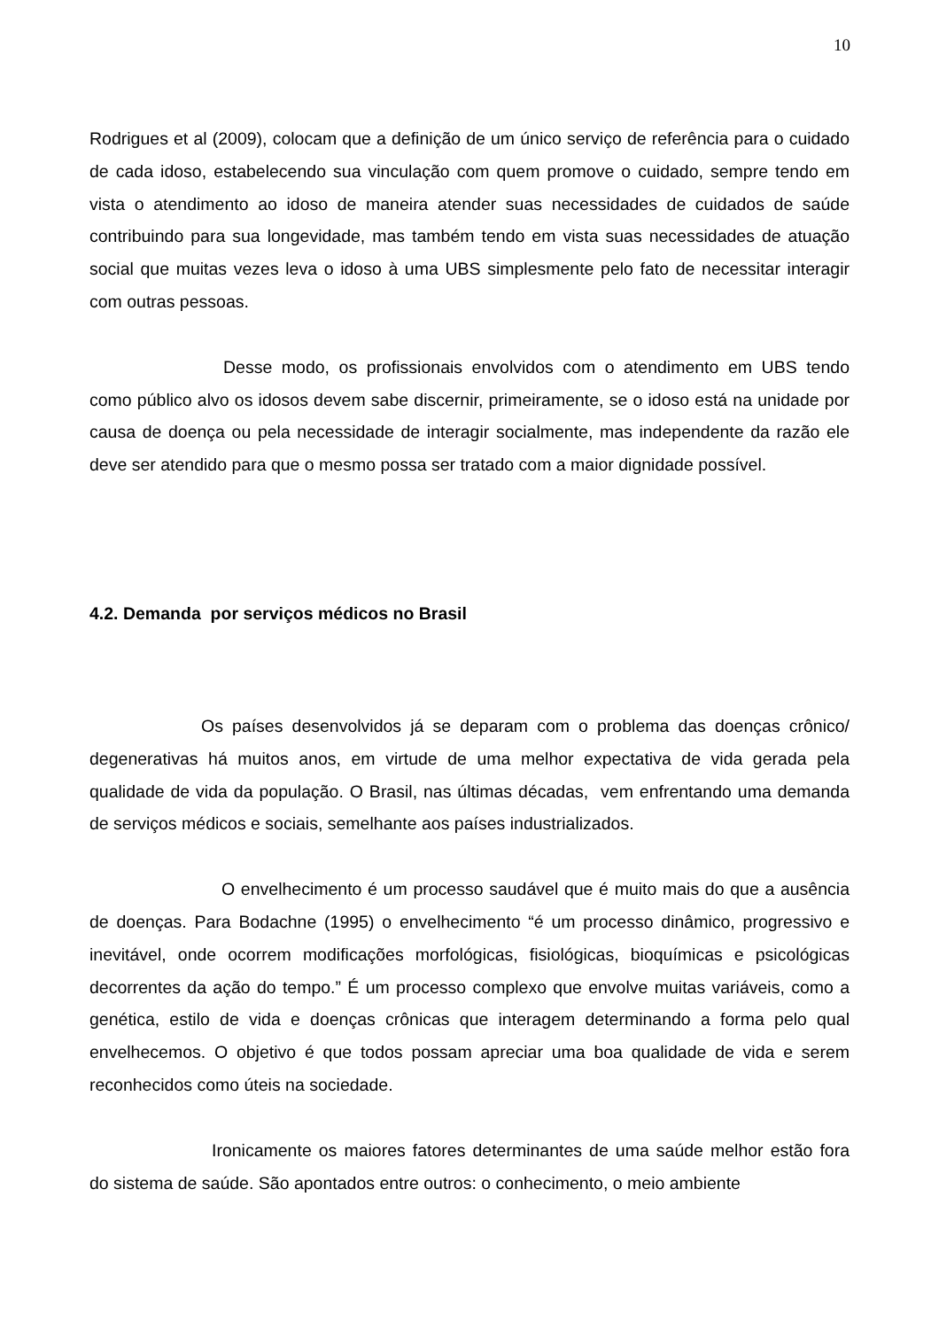10
Rodrigues et al (2009), colocam que a definição de um único serviço de referência para o cuidado de cada idoso, estabelecendo sua vinculação com quem promove o cuidado, sempre tendo em vista o atendimento ao idoso de maneira atender suas necessidades de cuidados de saúde contribuindo para sua longevidade, mas também tendo em vista suas necessidades de atuação social que muitas vezes leva o idoso à uma UBS simplesmente pelo fato de necessitar interagir com outras pessoas.
Desse modo, os profissionais envolvidos com o atendimento em UBS tendo como público alvo os idosos devem sabe discernir, primeiramente, se o idoso está na unidade por causa de doença ou pela necessidade de interagir socialmente, mas independente da razão ele deve ser atendido para que o mesmo possa ser tratado com a maior dignidade possível.
4.2. Demanda por serviços médicos no Brasil
Os países desenvolvidos já se deparam com o problema das doenças crônico/ degenerativas há muitos anos, em virtude de uma melhor expectativa de vida gerada pela qualidade de vida da população. O Brasil, nas últimas décadas, vem enfrentando uma demanda de serviços médicos e sociais, semelhante aos países industrializados.
O envelhecimento é um processo saudável que é muito mais do que a ausência de doenças. Para Bodachne (1995) o envelhecimento “é um processo dinâmico, progressivo e inevitável, onde ocorrem modificações morfológicas, fisiológicas, bioquímicas e psicológicas decorrentes da ação do tempo.” É um processo complexo que envolve muitas variáveis, como a genética, estilo de vida e doenças crônicas que interagem determinando a forma pelo qual envelhecemos. O objetivo é que todos possam apreciar uma boa qualidade de vida e serem reconhecidos como úteis na sociedade.
Ironicamente os maiores fatores determinantes de uma saúde melhor estão fora do sistema de saúde. São apontados entre outros: o conhecimento, o meio ambiente